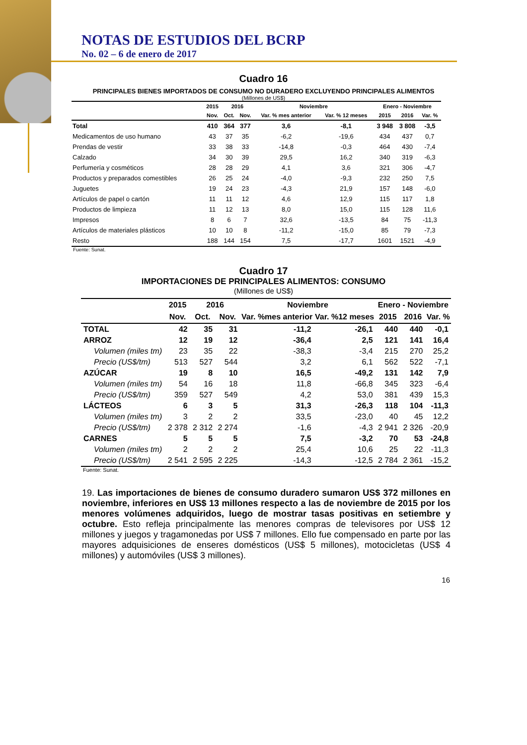NOTAS DE ESTUDIOS DEL BCRP
No. 02 – 6 de enero de 2017
Cuadro 16
PRINCIPALES BIENES IMPORTADOS DE CONSUMO NO DURADERO EXCLUYENDO PRINCIPALES ALIMENTOS
(Millones de US$)
| | 2015 | 2016 | | Noviembre | | Enero - Noviembre | | |
| --- | --- | --- | --- | --- | --- | --- | --- | --- |
| | Nov. | Oct. | Nov. | Var. % mes anterior | Var. % 12 meses | 2015 | 2016 | Var. % |
| Total | 410 | 364 | 377 | 3,6 | -8,1 | 3 948 | 3 808 | -3,5 |
| Medicamentos de uso humano | 43 | 37 | 35 | -6,2 | -19,6 | 434 | 437 | 0,7 |
| Prendas de vestir | 33 | 38 | 33 | -14,8 | -0,3 | 464 | 430 | -7,4 |
| Calzado | 34 | 30 | 39 | 29,5 | 16,2 | 340 | 319 | -6,3 |
| Perfumería y cosméticos | 28 | 28 | 29 | 4,1 | 3,6 | 321 | 306 | -4,7 |
| Productos y preparados comestibles | 26 | 25 | 24 | -4,0 | -9,3 | 232 | 250 | 7,5 |
| Juguetes | 19 | 24 | 23 | -4,3 | 21,9 | 157 | 148 | -6,0 |
| Artículos de papel o cartón | 11 | 11 | 12 | 4,6 | 12,9 | 115 | 117 | 1,8 |
| Productos de limpieza | 11 | 12 | 13 | 8,0 | 15,0 | 115 | 128 | 11,6 |
| Impresos | 8 | 6 | 7 | 32,6 | -13,5 | 84 | 75 | -11,3 |
| Artículos de materiales plásticos | 10 | 10 | 8 | -11,2 | -15,0 | 85 | 79 | -7,3 |
| Resto | 188 | 144 | 154 | 7,5 | -17,7 | 1601 | 1521 | -4,9 |
Fuente: Sunat.
Cuadro 17
IMPORTACIONES DE PRINCIPALES ALIMENTOS: CONSUMO
(Millones de US$)
| | 2015 | 2016 | | Noviembre | | Enero - Noviembre | | |
| --- | --- | --- | --- | --- | --- | --- | --- | --- |
| | Nov. | Oct. | Nov. | Var. %mes anterior | Var. %12 meses | 2015 | 2016 | Var. % |
| TOTAL | 42 | 35 | 31 | -11,2 | -26,1 | 440 | 440 | -0,1 |
| ARROZ | 12 | 19 | 12 | -36,4 | 2,5 | 121 | 141 | 16,4 |
| Volumen (miles tm) | 23 | 35 | 22 | -38,3 | -3,4 | 215 | 270 | 25,2 |
| Precio (US$/tm) | 513 | 527 | 544 | 3,2 | 6,1 | 562 | 522 | -7,1 |
| AZÚCAR | 19 | 8 | 10 | 16,5 | -49,2 | 131 | 142 | 7,9 |
| Volumen (miles tm) | 54 | 16 | 18 | 11,8 | -66,8 | 345 | 323 | -6,4 |
| Precio (US$/tm) | 359 | 527 | 549 | 4,2 | 53,0 | 381 | 439 | 15,3 |
| LÁCTEOS | 6 | 3 | 5 | 31,3 | -26,3 | 118 | 104 | -11,3 |
| Volumen (miles tm) | 3 | 2 | 2 | 33,5 | -23,0 | 40 | 45 | 12,2 |
| Precio (US$/tm) | 2 378 | 2 312 | 2 274 | -1,6 | -4,3 | 2 941 | 2 326 | -20,9 |
| CARNES | 5 | 5 | 5 | 7,5 | -3,2 | 70 | 53 | -24,8 |
| Volumen (miles tm) | 2 | 2 | 2 | 25,4 | 10,6 | 25 | 22 | -11,3 |
| Precio (US$/tm) | 2 541 | 2 595 | 2 225 | -14,3 | -12,5 | 2 784 | 2 361 | -15,2 |
Fuente: Sunat.
19. Las importaciones de bienes de consumo duradero sumaron US$ 372 millones en noviembre, inferiores en US$ 13 millones respecto a las de noviembre de 2015 por los menores volúmenes adquiridos, luego de mostrar tasas positivas en setiembre y octubre. Esto refleja principalmente las menores compras de televisores por US$ 12 millones y juegos y tragamonedas por US$ 7 millones. Ello fue compensado en parte por las mayores adquisiciones de enseres domésticos (US$ 5 millones), motocicletas (US$ 4 millones) y automóviles (US$ 3 millones).
16